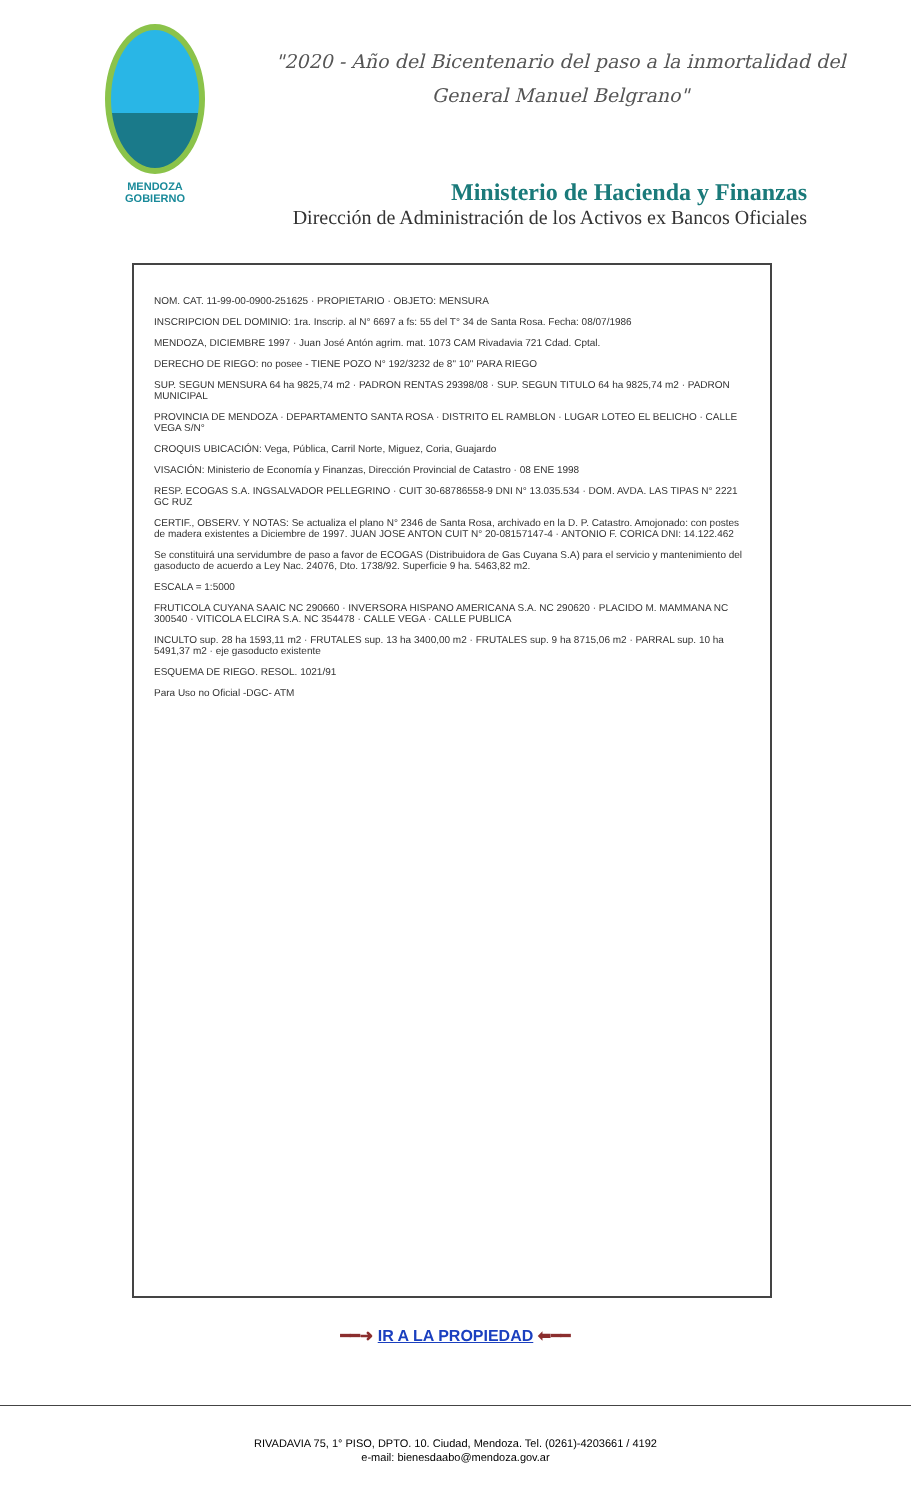MENDOZA
GOBIERNO
"2020 - Año del Bicentenario del paso a la inmortalidad del
General Manuel Belgrano"
Ministerio de Hacienda y Finanzas
Dirección de Administración de los Activos ex Bancos Oficiales
NOM. CAT. 11-99-00-0900-251625 · PROPIETARIO · OBJETO: MENSURA
INSCRIPCION DEL DOMINIO: 1ra. Inscrip. al N° 6697 a fs: 55 del T° 34 de Santa Rosa. Fecha: 08/07/1986
MENDOZA, DICIEMBRE 1997 · Juan José Antón agrim. mat. 1073 CAM Rivadavia 721 Cdad. Cptal.
DERECHO DE RIEGO: no posee - TIENE POZO N° 192/3232 de 8" 10" PARA RIEGO
SUP. SEGUN MENSURA 64 ha 9825,74 m2 · PADRON RENTAS 29398/08 · SUP. SEGUN TITULO 64 ha 9825,74 m2 · PADRON MUNICIPAL
PROVINCIA DE MENDOZA · DEPARTAMENTO SANTA ROSA · DISTRITO EL RAMBLON · LUGAR LOTEO EL BELICHO · CALLE VEGA S/N°
CROQUIS UBICACIÓN: Vega, Pública, Carril Norte, Miguez, Coria, Guajardo
VISACIÓN: Ministerio de Economía y Finanzas, Dirección Provincial de Catastro · 08 ENE 1998
RESP. ECOGAS S.A. INGSALVADOR PELLEGRINO · CUIT 30-68786558-9 DNI N° 13.035.534 · DOM. AVDA. LAS TIPAS N° 2221 GC RUZ
CERTIF., OBSERV. Y NOTAS: Se actualiza el plano N° 2346 de Santa Rosa, archivado en la D. P. Catastro. Amojonado: con postes de madera existentes a Diciembre de 1997. JUAN JOSE ANTON CUIT N° 20-08157147-4 · ANTONIO F. CORICA DNI: 14.122.462
Se constituirá una servidumbre de paso a favor de ECOGAS (Distribuidora de Gas Cuyana S.A) para el servicio y mantenimiento del gasoducto de acuerdo a Ley Nac. 24076, Dto. 1738/92. Superficie 9 ha. 5463,82 m2.
ESCALA = 1:5000
FRUTICOLA CUYANA SAAIC NC 290660 · INVERSORA HISPANO AMERICANA S.A. NC 290620 · PLACIDO M. MAMMANA NC 300540 · VITICOLA ELCIRA S.A. NC 354478 · CALLE VEGA · CALLE PUBLICA
INCULTO sup. 28 ha 1593,11 m2 · FRUTALES sup. 13 ha 3400,00 m2 · FRUTALES sup. 9 ha 8715,06 m2 · PARRAL sup. 10 ha 5491,37 m2 · eje gasoducto existente
ESQUEMA DE RIEGO. RESOL. 1021/91
Para Uso no Oficial -DGC- ATM
━━➜ IR A LA PROPIEDAD ⬅━━
RIVADAVIA 75, 1° PISO, DPTO. 10. Ciudad, Mendoza. Tel. (0261)-4203661 / 4192
e-mail: bienesdaabo@mendoza.gov.ar